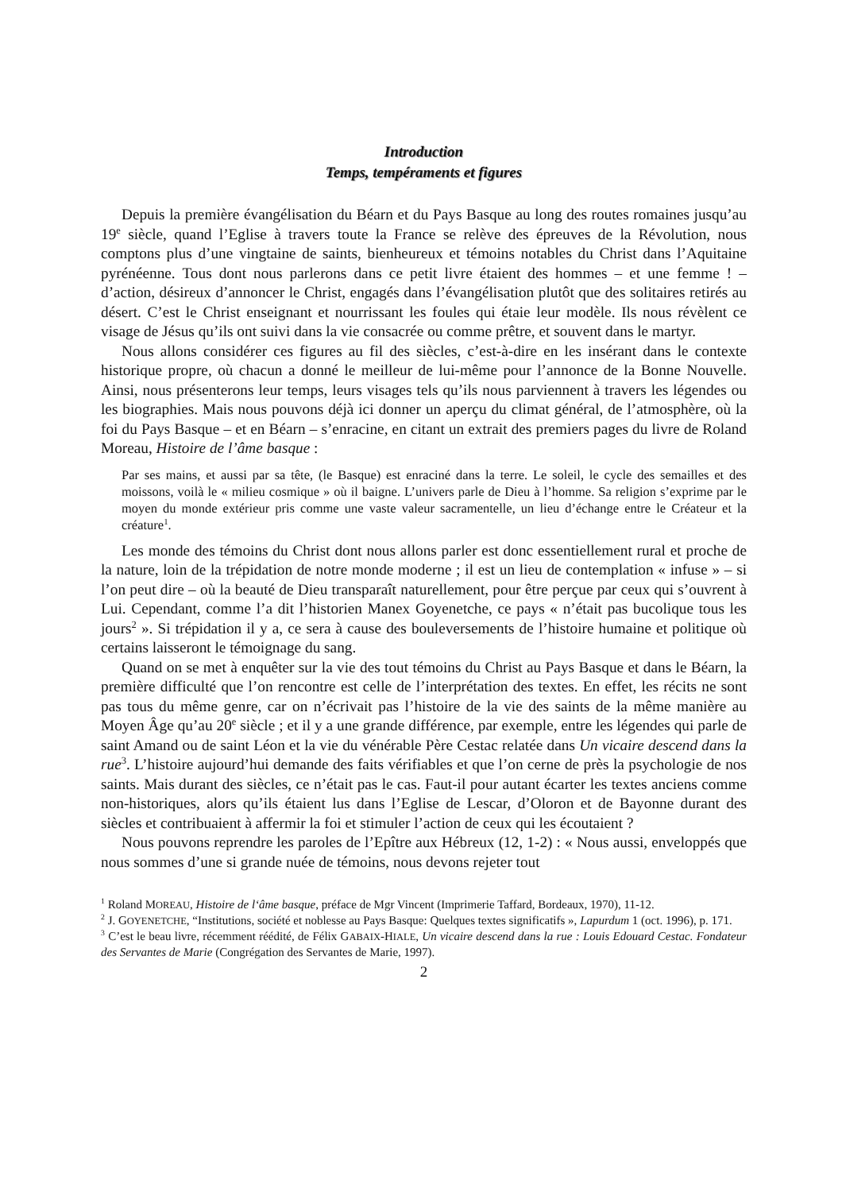Introduction
Temps, tempéraments et figures
Depuis la première évangélisation du Béarn et du Pays Basque au long des routes romaines jusqu’au 19<sup>e</sup> siècle, quand l’Eglise à travers toute la France se relève des épreuves de la Révolution, nous comptons plus d’une vingtaine de saints, bienheureux et témoins notables du Christ dans l’Aquitaine pyrénéenne. Tous dont nous parlerons dans ce petit livre étaient des hommes – et une femme ! – d’action, désireux d’annoncer le Christ, engagés dans l’évangélisation plutôt que des solitaires retirés au désert. C’est le Christ enseignant et nourrissant les foules qui étaie leur modèle. Ils nous révèlent ce visage de Jésus qu’ils ont suivi dans la vie consacrée ou comme prêtre, et souvent dans le martyr.
Nous allons considérer ces figures au fil des siècles, c’est-à-dire en les insérant dans le contexte historique propre, où chacun a donné le meilleur de lui-même pour l’annonce de la Bonne Nouvelle. Ainsi, nous présenterons leur temps, leurs visages tels qu’ils nous parviennent à travers les légendes ou les biographies. Mais nous pouvons déjà ici donner un aperçu du climat général, de l’atmosphère, où la foi du Pays Basque – et en Béarn – s’enracine, en citant un extrait des premiers pages du livre de Roland Moreau, Histoire de l’âme basque :
Par ses mains, et aussi par sa tête, (le Basque) est enraciné dans la terre. Le soleil, le cycle des semailles et des moissons, voilà le « milieu cosmique » où il baigne. L’univers parle de Dieu à l’homme. Sa religion s’exprime par le moyen du monde extérieur pris comme une vaste valeur sacramentelle, un lieu d’échange entre le Créateur et la créature<sup>1</sup>.
Les monde des témoins du Christ dont nous allons parler est donc essentiellement rural et proche de la nature, loin de la trépidation de notre monde moderne ; il est un lieu de contemplation « infuse » – si l’on peut dire – où la beauté de Dieu transparaît naturellement, pour être perçue par ceux qui s’ouvrent à Lui. Cependant, comme l’a dit l’historien Manex Goyenetche, ce pays « n’était pas bucolique tous les jours<sup>2</sup> ». Si trépidation il y a, ce sera à cause des bouleversements de l’histoire humaine et politique où certains laisseront le témoignage du sang.
Quand on se met à enquêter sur la vie des tout témoins du Christ au Pays Basque et dans le Béarn, la première difficulté que l’on rencontre est celle de l’interprétation des textes. En effet, les récits ne sont pas tous du même genre, car on n’écrivait pas l’histoire de la vie des saints de la même manière au Moyen Âge qu’au 20<sup>e</sup> siècle ; et il y a une grande différence, par exemple, entre les légendes qui parle de saint Amand ou de saint Léon et la vie du vénérable Père Cestac relatée dans Un vicaire descend dans la rue<sup>3</sup>. L’histoire aujourd’hui demande des faits vérifiables et que l’on cerne de près la psychologie de nos saints. Mais durant des siècles, ce n’était pas le cas. Faut-il pour autant écarter les textes anciens comme non-historiques, alors qu’ils étaient lus dans l’Eglise de Lescar, d’Oloron et de Bayonne durant des siècles et contribuaient à affermir la foi et stimuler l’action de ceux qui les écoutaient ?
Nous pouvons reprendre les paroles de l’Epître aux Hébreux (12, 1-2) : « Nous aussi, enveloppés que nous sommes d’une si grande nuée de témoins, nous devons rejeter tout
<sup>1</sup> Roland MOREAU, Histoire de l‘âme basque, préface de Mgr Vincent (Imprimerie Taffard, Bordeaux, 1970), 11-12.
<sup>2</sup> J. GOYENETCHE, “Institutions, société et noblesse au Pays Basque: Quelques textes significatifs », Lapurdum 1 (oct. 1996), p. 171.
<sup>3</sup> C’est le beau livre, récemment réédité, de Félix GABAIX-HIALE, Un vicaire descend dans la rue : Louis Edouard Cestac. Fondateur des Servantes de Marie (Congrégation des Servantes de Marie, 1997).
2